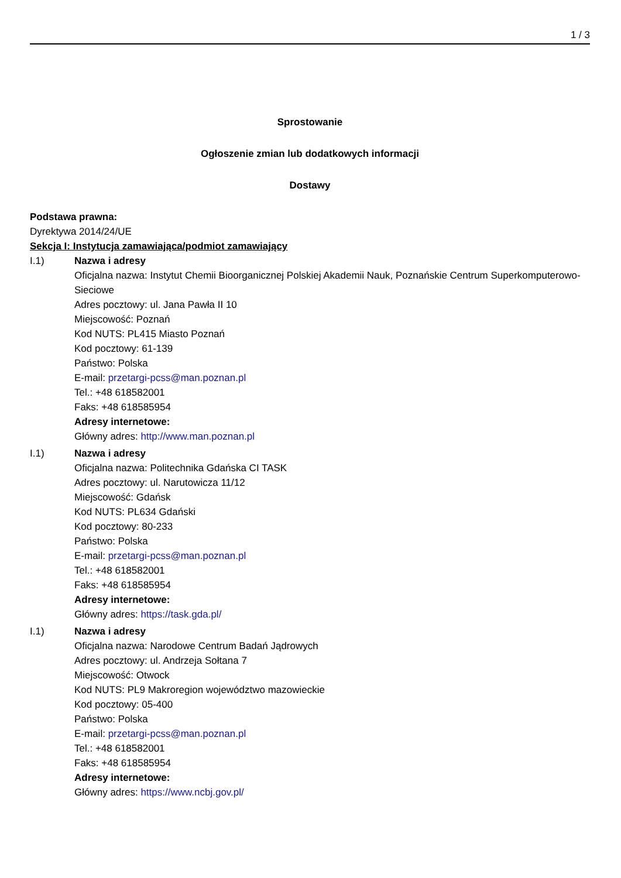1 / 3
Sprostowanie
Ogłoszenie zmian lub dodatkowych informacji
Dostawy
Podstawa prawna:
Dyrektywa 2014/24/UE
Sekcja I: Instytucja zamawiająca/podmiot zamawiający
I.1) Nazwa i adresy
Oficjalna nazwa: Instytut Chemii Bioorganicznej Polskiej Akademii Nauk, Poznańskie Centrum Superkomputerowo-Sieciowe
Adres pocztowy: ul. Jana Pawła II 10
Miejscowość: Poznań
Kod NUTS: PL415 Miasto Poznań
Kod pocztowy: 61-139
Państwo: Polska
E-mail: przetargi-pcss@man.poznan.pl
Tel.: +48 618582001
Faks: +48 618585954
Adresy internetowe:
Główny adres: http://www.man.poznan.pl
I.1) Nazwa i adresy
Oficjalna nazwa: Politechnika Gdańska CI TASK
Adres pocztowy: ul. Narutowicza 11/12
Miejscowość: Gdańsk
Kod NUTS: PL634 Gdański
Kod pocztowy: 80-233
Państwo: Polska
E-mail: przetargi-pcss@man.poznan.pl
Tel.: +48 618582001
Faks: +48 618585954
Adresy internetowe:
Główny adres: https://task.gda.pl/
I.1) Nazwa i adresy
Oficjalna nazwa: Narodowe Centrum Badań Jądrowych
Adres pocztowy: ul. Andrzeja Sołtana 7
Miejscowość: Otwock
Kod NUTS: PL9 Makroregion województwo mazowieckie
Kod pocztowy: 05-400
Państwo: Polska
E-mail: przetargi-pcss@man.poznan.pl
Tel.: +48 618582001
Faks: +48 618585954
Adresy internetowe:
Główny adres: https://www.ncbj.gov.pl/